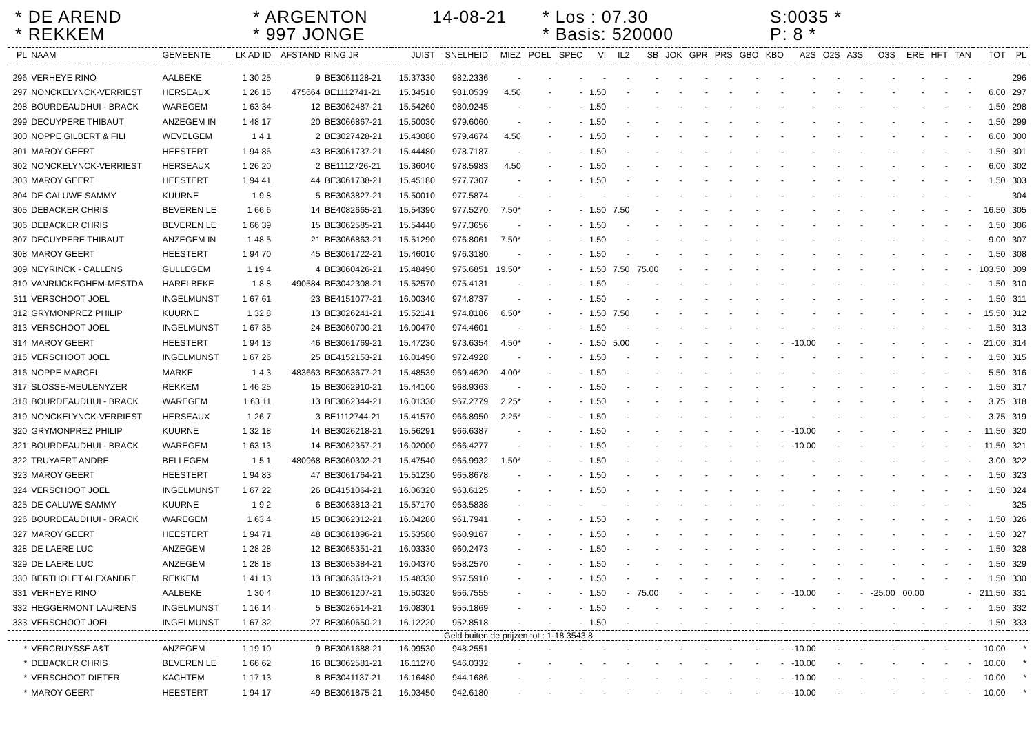* DE AREND
* REKKEM
* ARGENTON
* 997 JONGE
14-08-21
* Los : 07.30
* Basis: 520000
S:0035 *
P: 8 *
| PL | NAAM | GEMEENTE | LK AD ID | AFSTAND | RING JR | JUIST | SNELHEID | MIEZ | POEL | SPEC | VI | IL2 | SB | JOK | GPR | PRS | GBO | KBO | A2S | O2S | A3S | O3S | ERE | HFT | TAN | TOT | PL |
| --- | --- | --- | --- | --- | --- | --- | --- | --- | --- | --- | --- | --- | --- | --- | --- | --- | --- | --- | --- | --- | --- | --- | --- | --- | --- | --- | --- |
| 296 | VERHEYE RINO | AALBEKE | 1 30 25 | 9 | BE3061128-21 | 15.37330 | 982.2336 | - | - | - | - | - | - | - | - | - | - | - | - | - | - | - | - | - | - | | 296 |
| 297 | NONCKELYNCK-VERRIEST | HERSEAUX | 1 26 15 | 475664 | BE1112741-21 | 15.34510 | 981.0539 | 4.50 | - | - | 1.50 | - | - | - | - | - | - | - | - | - | - | - | - | - | - | 6.00 | 297 |
| 298 | BOURDEAUDHUI - BRACK | WAREGEM | 1 63 34 | 12 | BE3062487-21 | 15.54260 | 980.9245 | - | - | - | 1.50 | - | - | - | - | - | - | - | - | - | - | - | - | - | - | 1.50 | 298 |
| 299 | DECUYPERE THIBAUT | ANZEGEM IN | 1 48 17 | 20 | BE3066867-21 | 15.50030 | 979.6060 | - | - | - | 1.50 | - | - | - | - | - | - | - | - | - | - | - | - | - | - | 1.50 | 299 |
| 300 | NOPPE GILBERT & FILI | WEVELGEM | 1 4 1 | 2 | BE3027428-21 | 15.43080 | 979.4674 | 4.50 | - | - | 1.50 | - | - | - | - | - | - | - | - | - | - | - | - | - | - | 6.00 | 300 |
| 301 | MAROY GEERT | HEESTERT | 1 94 86 | 43 | BE3061737-21 | 15.44480 | 978.7187 | - | - | - | 1.50 | - | - | - | - | - | - | - | - | - | - | - | - | - | - | 1.50 | 301 |
| 302 | NONCKELYNCK-VERRIEST | HERSEAUX | 1 26 20 | 2 | BE1112726-21 | 15.36040 | 978.5983 | 4.50 | - | - | 1.50 | - | - | - | - | - | - | - | - | - | - | - | - | - | - | 6.00 | 302 |
| 303 | MAROY GEERT | HEESTERT | 1 94 41 | 44 | BE3061738-21 | 15.45180 | 977.7307 | - | - | - | 1.50 | - | - | - | - | - | - | - | - | - | - | - | - | - | - | 1.50 | 303 |
| 304 | DE CALUWE SAMMY | KUURNE | 1 9 8 | 5 | BE3063827-21 | 15.50010 | 977.5874 | - | - | - | - | - | - | - | - | - | - | - | - | - | - | - | - | - | - | | 304 |
| 305 | DEBACKER CHRIS | BEVEREN LE | 1 66 6 | 14 | BE4082665-21 | 15.54390 | 977.5270 | 7.50* | - | - | 1.50 | 7.50 | - | - | - | - | - | - | - | - | - | - | - | - | - | 16.50 | 305 |
| 306 | DEBACKER CHRIS | BEVEREN LE | 1 66 39 | 15 | BE3062585-21 | 15.54440 | 977.3656 | - | - | - | 1.50 | - | - | - | - | - | - | - | - | - | - | - | - | - | - | 1.50 | 306 |
| 307 | DECUYPERE THIBAUT | ANZEGEM IN | 1 48 5 | 21 | BE3066863-21 | 15.51290 | 976.8061 | 7.50* | - | - | 1.50 | - | - | - | - | - | - | - | - | - | - | - | - | - | - | 9.00 | 307 |
| 308 | MAROY GEERT | HEESTERT | 1 94 70 | 45 | BE3061722-21 | 15.46010 | 976.3180 | - | - | - | 1.50 | - | - | - | - | - | - | - | - | - | - | - | - | - | - | 1.50 | 308 |
| 309 | NEYRINCK - CALLENS | GULLEGEM | 1 19 4 | 4 | BE3060426-21 | 15.48490 | 975.6851 | 19.50* | - | - | 1.50 | 7.50 | 75.00 | - | - | - | - | - | - | - | - | - | - | - | - | 103.50 | 309 |
| 310 | VANRIJCKEGHEM-MESTDA | HARELBEKE | 1 8 8 | 490584 | BE3042308-21 | 15.52570 | 975.4131 | - | - | - | 1.50 | - | - | - | - | - | - | - | - | - | - | - | - | - | - | 1.50 | 310 |
| 311 | VERSCHOOT JOEL | INGELMUNST | 1 67 61 | 23 | BE4151077-21 | 16.00340 | 974.8737 | - | - | - | 1.50 | - | - | - | - | - | - | - | - | - | - | - | - | - | - | 1.50 | 311 |
| 312 | GRYMONPREZ PHILIP | KUURNE | 1 32 8 | 13 | BE3026241-21 | 15.52141 | 974.8186 | 6.50* | - | - | 1.50 | 7.50 | - | - | - | - | - | - | - | - | - | - | - | - | - | 15.50 | 312 |
| 313 | VERSCHOOT JOEL | INGELMUNST | 1 67 35 | 24 | BE3060700-21 | 16.00470 | 974.4601 | - | - | - | 1.50 | - | - | - | - | - | - | - | - | - | - | - | - | - | - | 1.50 | 313 |
| 314 | MAROY GEERT | HEESTERT | 1 94 13 | 46 | BE3061769-21 | 15.47230 | 973.6354 | 4.50* | - | - | 1.50 | 5.00 | - | - | - | - | - | - | -10.00 | - | - | - | - | - | - | 21.00 | 314 |
| 315 | VERSCHOOT JOEL | INGELMUNST | 1 67 26 | 25 | BE4152153-21 | 16.01490 | 972.4928 | - | - | - | 1.50 | - | - | - | - | - | - | - | - | - | - | - | - | - | - | 1.50 | 315 |
| 316 | NOPPE MARCEL | MARKE | 1 4 3 | 483663 | BE3063677-21 | 15.48539 | 969.4620 | 4.00* | - | - | 1.50 | - | - | - | - | - | - | - | - | - | - | - | - | - | - | 5.50 | 316 |
| 317 | SLOSSE-MEULENYZER | REKKEM | 1 46 25 | 15 | BE3062910-21 | 15.44100 | 968.9363 | - | - | - | 1.50 | - | - | - | - | - | - | - | - | - | - | - | - | - | - | 1.50 | 317 |
| 318 | BOURDEAUDHUI - BRACK | WAREGEM | 1 63 11 | 13 | BE3062344-21 | 16.01330 | 967.2779 | 2.25* | - | - | 1.50 | - | - | - | - | - | - | - | - | - | - | - | - | - | - | 3.75 | 318 |
| 319 | NONCKELYNCK-VERRIEST | HERSEAUX | 1 26 7 | 3 | BE1112744-21 | 15.41570 | 966.8950 | 2.25* | - | - | 1.50 | - | - | - | - | - | - | - | - | - | - | - | - | - | - | 3.75 | 319 |
| 320 | GRYMONPREZ PHILIP | KUURNE | 1 32 18 | 14 | BE3026218-21 | 15.56291 | 966.6387 | - | - | - | 1.50 | - | - | - | - | - | - | - | -10.00 | - | - | - | - | - | - | 11.50 | 320 |
| 321 | BOURDEAUDHUI - BRACK | WAREGEM | 1 63 13 | 14 | BE3062357-21 | 16.02000 | 966.4277 | - | - | - | 1.50 | - | - | - | - | - | - | - | -10.00 | - | - | - | - | - | - | 11.50 | 321 |
| 322 | TRUYAERT ANDRE | BELLEGEM | 1 5 1 | 480968 | BE3060302-21 | 15.47540 | 965.9932 | 1.50* | - | - | 1.50 | - | - | - | - | - | - | - | - | - | - | - | - | - | - | 3.00 | 322 |
| 323 | MAROY GEERT | HEESTERT | 1 94 83 | 47 | BE3061764-21 | 15.51230 | 965.8678 | - | - | - | 1.50 | - | - | - | - | - | - | - | - | - | - | - | - | - | - | 1.50 | 323 |
| 324 | VERSCHOOT JOEL | INGELMUNST | 1 67 22 | 26 | BE4151064-21 | 16.06320 | 963.6125 | - | - | - | 1.50 | - | - | - | - | - | - | - | - | - | - | - | - | - | - | 1.50 | 324 |
| 325 | DE CALUWE SAMMY | KUURNE | 1 9 2 | 6 | BE3063813-21 | 15.57170 | 963.5838 | - | - | - | - | - | - | - | - | - | - | - | - | - | - | - | - | - | - | | 325 |
| 326 | BOURDEAUDHUI - BRACK | WAREGEM | 1 63 4 | 15 | BE3062312-21 | 16.04280 | 961.7941 | - | - | - | 1.50 | - | - | - | - | - | - | - | - | - | - | - | - | - | - | 1.50 | 326 |
| 327 | MAROY GEERT | HEESTERT | 1 94 71 | 48 | BE3061896-21 | 15.53580 | 960.9167 | - | - | - | 1.50 | - | - | - | - | - | - | - | - | - | - | - | - | - | - | 1.50 | 327 |
| 328 | DE LAERE LUC | ANZEGEM | 1 28 28 | 12 | BE3065351-21 | 16.03330 | 960.2473 | - | - | - | 1.50 | - | - | - | - | - | - | - | - | - | - | - | - | - | - | 1.50 | 328 |
| 329 | DE LAERE LUC | ANZEGEM | 1 28 18 | 13 | BE3065384-21 | 16.04370 | 958.2570 | - | - | - | 1.50 | - | - | - | - | - | - | - | - | - | - | - | - | - | - | 1.50 | 329 |
| 330 | BERTHOLET ALEXANDRE | REKKEM | 1 41 13 | 13 | BE3063613-21 | 15.48330 | 957.5910 | - | - | - | 1.50 | - | - | - | - | - | - | - | - | - | - | - | - | - | - | 1.50 | 330 |
| 331 | VERHEYE RINO | AALBEKE | 1 30 4 | 10 | BE3061207-21 | 15.50320 | 956.7555 | - | - | - | 1.50 | - | 75.00 | - | - | - | - | - | -10.00 | - | - | -25.00 | 00.00 | | - | 211.50 | 331 |
| 332 | HEGGERMONT LAURENS | INGELMUNST | 1 16 14 | 5 | BE3026514-21 | 16.08301 | 955.1869 | - | - | - | 1.50 | - | - | - | - | - | - | - | - | - | - | - | - | - | - | 1.50 | 332 |
| 333 | VERSCHOOT JOEL | INGELMUNST | 1 67 32 | 27 | BE3060650-21 | 16.12220 | 952.8518 | - | - | - | 1.50 | - | - | - | - | - | - | - | - | - | - | - | - | - | - | 1.50 | 333 |
| Geld buiten de prijzen tot : 1-18.3543,8 | | | | | | | | | | | | | | | | | | | | | | | | | | | |
| * | VERCRUYSSE A&T | ANZEGEM | 1 19 10 | 9 | BE3061688-21 | 16.09530 | 948.2551 | - | - | - | - | - | - | - | - | - | - | - | -10.00 | - | - | - | - | - | - | 10.00 | * |
| * | DEBACKER CHRIS | BEVEREN LE | 1 66 62 | 16 | BE3062581-21 | 16.11270 | 946.0332 | - | - | - | - | - | - | - | - | - | - | - | -10.00 | - | - | - | - | - | - | 10.00 | * |
| * | VERSCHOOT DIETER | KACHTEM | 1 17 13 | 8 | BE3041137-21 | 16.16480 | 944.1686 | - | - | - | - | - | - | - | - | - | - | - | -10.00 | - | - | - | - | - | - | 10.00 | * |
| * | MAROY GEERT | HEESTERT | 1 94 17 | 49 | BE3061875-21 | 16.03450 | 942.6180 | - | - | - | - | - | - | - | - | - | - | - | -10.00 | - | - | - | - | - | - | 10.00 | * |